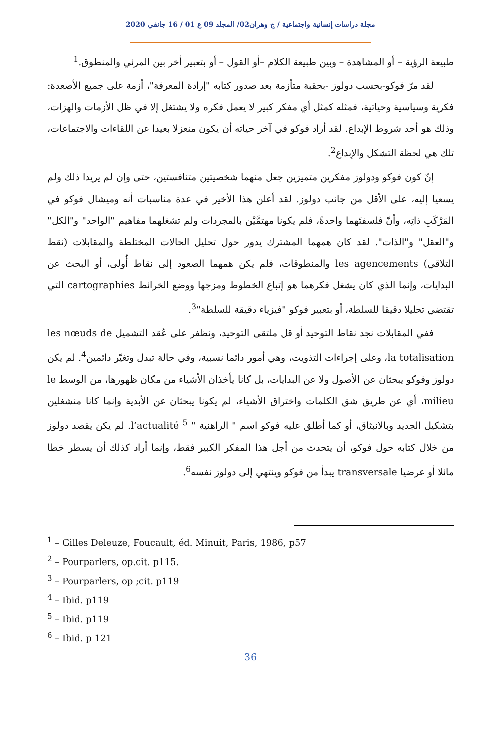مجلة دراسات إنسانية واجتماعية / ج وهران02/ المجلد 09 ع 01 / 16 جانفي 2020
طبيعة الرؤية – أو المشاهدة – وبين طبيعة الكلام –أو القول – أو بتعبير أخر بين المرئي والمنطوق.<sup>1</sup>
لقد مرّ فوكو-بحسب دولوز -بحقبة متأزمة بعد صدور كتابه "إرادة المعرفة"، أزمة على جميع الأصعدة: فكرية وسياسية وحياتية، فمثله كمثل أي مفكر كبير لا يعمل فكره ولا يشتغل إلا في ظل الأزمات والهزات، وذلك هو أحد شروط الإبداع. لقد أراد فوكو في آخر حياته أن يكون منعزلا بعيدا عن اللقاءات والاجتماعات، تلك هي لحظة التشكل والإبداع<sup>2</sup>.
إنّ كون فوكو ودولوز مفكرين متميزين جعل منهما شخصيتين متنافستين، حتى وإن لم يريدا ذلك ولم يسعيا إليه، على الأقل من جانب دولوز. لقد أعلن هذا الأخير في عدة مناسبات أنه وميشال فوكو في المَرْكَبِ ذاتِه، وأنّ فلسفتَهما واحدةً، فلم يكونا مهتمَّيْن بالمجردات ولم تشغلهما مفاهيم "الواحد" و"الكل" و"العقل" و"الذات". لقد كان همهما المشترك يدور حول تحليل الحالات المختلطة والمقابلات (نقط التلاقي) les agencements والمنطوقات، فلم يكن همهما الصعود إلى نقاط أُولى، أو البحث عن البدايات، وإنما الذي كان يشغل فكرهما هو إتباع الخطوط ومزجها ووضع الخرائط cartographies التي تقتضي تحليلا دقيقا للسلطة، أو بتعبير فوكو "فيزياء دقيقة للسلطة"<sup>3</sup>.
ففي المقابلات نجد نقاط التوحيد أو قل ملتقى التوحيد، ونظفر على عُقد التشميل les nœuds de la totalisation، وعلى إجراءات التذويت، وهي أمور دائما نسبية، وفي حالة تبدل وتغيّر دائمين<sup>4</sup>. لم يكن دولوز وفوكو يبحثان عن الأصول ولا عن البدايات، بل كانا يأخذان الأشياء من مكان ظهورها، من الوسط le milieu، أي عن طريق شق الكلمات واختراق الأشياء، لم يكونا يبحثان عن الأبدية وإنما كانا منشغلين بتشكيل الجديد وبالانبثاق، أو كما أطلق عليه فوكو اسم " الراهنية " l’actualité <sup>5</sup>. لم يكن يقصد دولوز من خلال كتابه حول فوكو، أن يتحدث من أجل هذا المفكر الكبير فقط، وإنما أراد كذلك أن يسطر خطا مائلا أو عرضيا transversale يبدأ من فوكو وينتهي إلى دولوز نفسه<sup>6</sup>.
<sup>1</sup> – Gilles Deleuze, Foucault, éd. Minuit, Paris, 1986, p57
<sup>2</sup> – Pourparlers, op.cit. p115.
<sup>3</sup> – Pourparlers, op ;cit. p119
<sup>4</sup> – Ibid. p119
<sup>5</sup> – Ibid. p119
<sup>6</sup> – Ibid. p 121
36